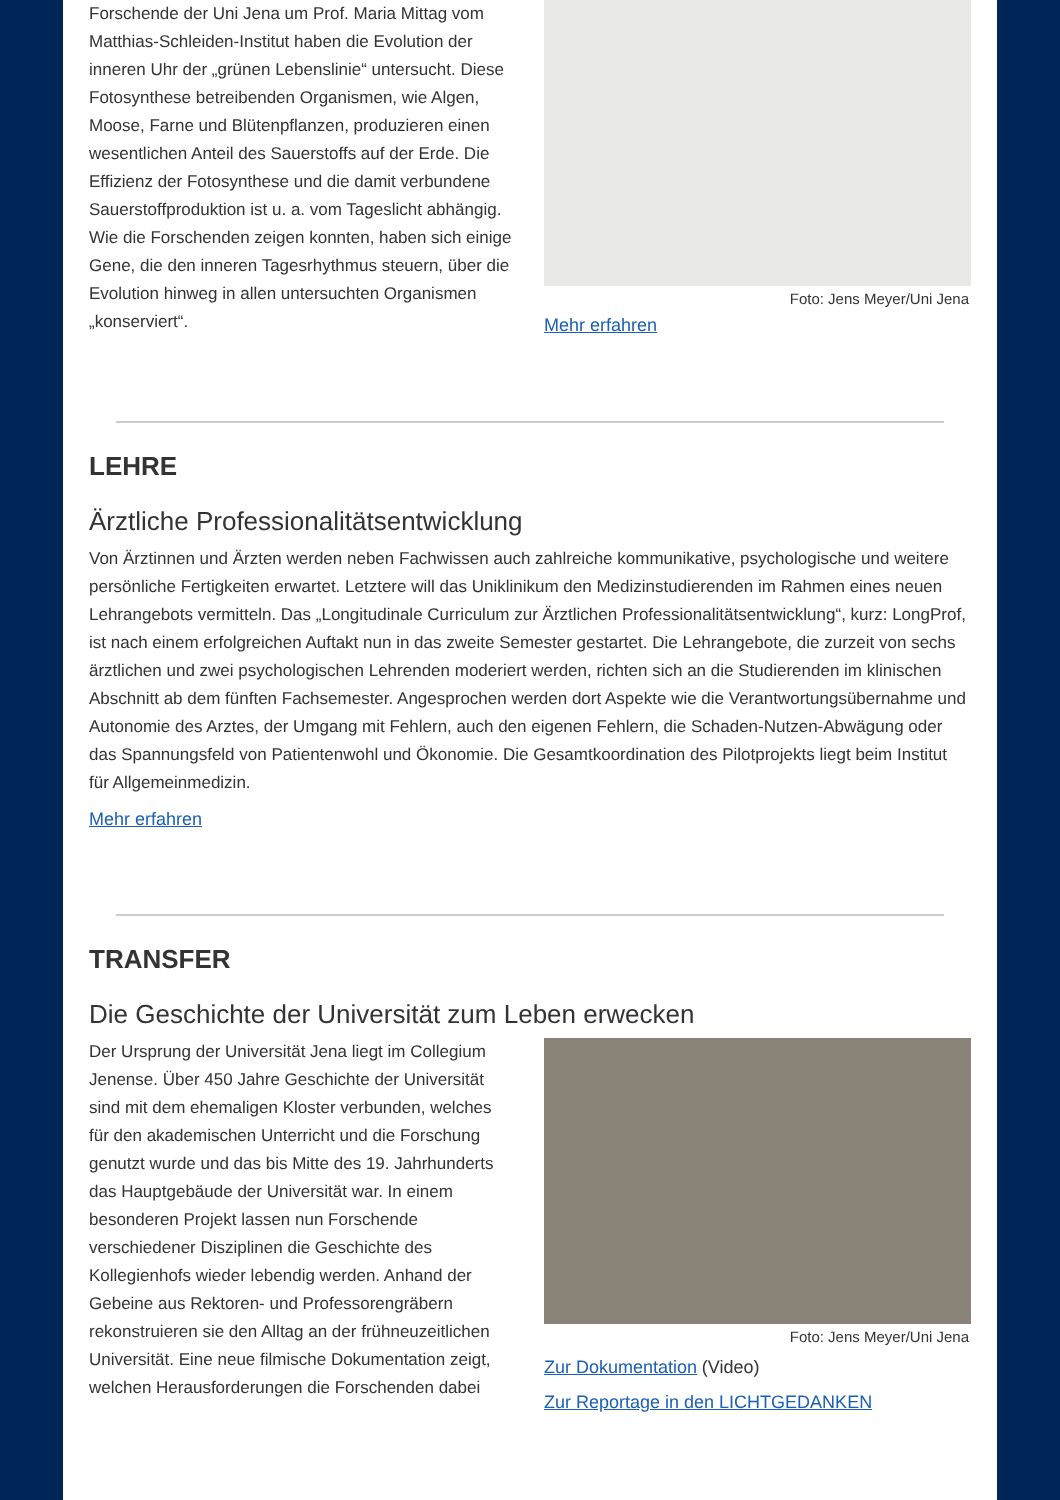Forschende der Uni Jena um Prof. Maria Mittag vom Matthias-Schleiden-Institut haben die Evolution der inneren Uhr der „grünen Lebenslinie“ untersucht. Diese Fotosynthese betreibenden Organismen, wie Algen, Moose, Farne und Blütenpflanzen, produzieren einen wesentlichen Anteil des Sauerstoffs auf der Erde. Die Effizienz der Fotosynthese und die damit verbundene Sauerstoffproduktion ist u. a. vom Tageslicht abhängig. Wie die Forschenden zeigen konnten, haben sich einige Gene, die den inneren Tagesrhythmus steuern, über die Evolution hinweg in allen untersuchten Organismen „konserviert“.
Foto: Jens Meyer/Uni Jena
Mehr erfahren
LEHRE
Ärztliche Professionalitätsentwicklung
Von Ärztinnen und Ärzten werden neben Fachwissen auch zahlreiche kommunikative, psychologische und weitere persönliche Fertigkeiten erwartet. Letztere will das Uniklinikum den Medizinstudierenden im Rahmen eines neuen Lehrangebots vermitteln. Das „Longitudinale Curriculum zur Ärztlichen Professionalitätsentwicklung“, kurz: LongProf, ist nach einem erfolgreichen Auftakt nun in das zweite Semester gestartet. Die Lehrangebote, die zurzeit von sechs ärztlichen und zwei psychologischen Lehrenden moderiert werden, richten sich an die Studierenden im klinischen Abschnitt ab dem fünften Fachsemester. Angesprochen werden dort Aspekte wie die Verantwortungsübernahme und Autonomie des Arztes, der Umgang mit Fehlern, auch den eigenen Fehlern, die Schaden-Nutzen-Abwägung oder das Spannungsfeld von Patientenwohl und Ökonomie. Die Gesamtkoordination des Pilotprojekts liegt beim Institut für Allgemeinmedizin.
Mehr erfahren
TRANSFER
Die Geschichte der Universität zum Leben erwecken
Der Ursprung der Universität Jena liegt im Collegium Jenense. Über 450 Jahre Geschichte der Universität sind mit dem ehemaligen Kloster verbunden, welches für den akademischen Unterricht und die Forschung genutzt wurde und das bis Mitte des 19. Jahrhunderts das Hauptgebäude der Universität war. In einem besonderen Projekt lassen nun Forschende verschiedener Disziplinen die Geschichte des Kollegienhofs wieder lebendig werden. Anhand der Gebeine aus Rektoren- und Professorengräbern rekonstruieren sie den Alltag an der frühneuzeitlichen Universität. Eine neue filmische Dokumentation zeigt, welchen Herausforderungen die Forschenden dabei
Foto: Jens Meyer/Uni Jena
Zur Dokumentation (Video)
Zur Reportage in den LICHTGEDANKEN